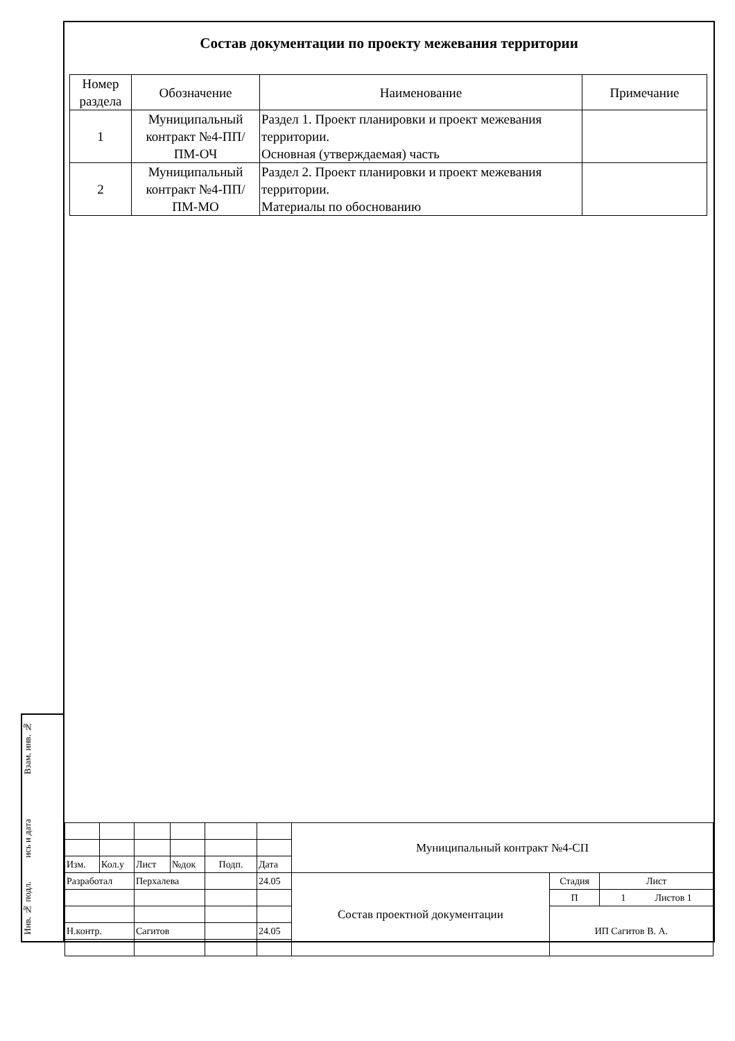Взам. инв. №
ись и дата
Инв. № подл.
Состав документации по проекту межевания территории
| Номер раздела | Обозначение | Наименование | Примечание |
| --- | --- | --- | --- |
| 1 | Муниципальный контракт №4-ПП/ПМ-ОЧ | Раздел 1. Проект планировки и проект межевания территории. Основная (утверждаемая) часть | |
| 2 | Муниципальный контракт №4-ПП/ПМ-МО | Раздел 2. Проект планировки и проект межевания территории. Материалы по обоснованию | |
| | | | | | | Муниципальный контракт №4-СП | | |
| Изм. | Кол.у | Лист | №док | Подп. | Дата | | | |
| Разработал | | Перхалева | | | 24.05 | Состав проектной документации | Стадия | Лист |
| | | | | | | | П | 1 Листов 1 |
| | | | | | | | ИП Сагитов В. А. | |
| Н.контр. | | Сагитов | | | 24.05 | | | |